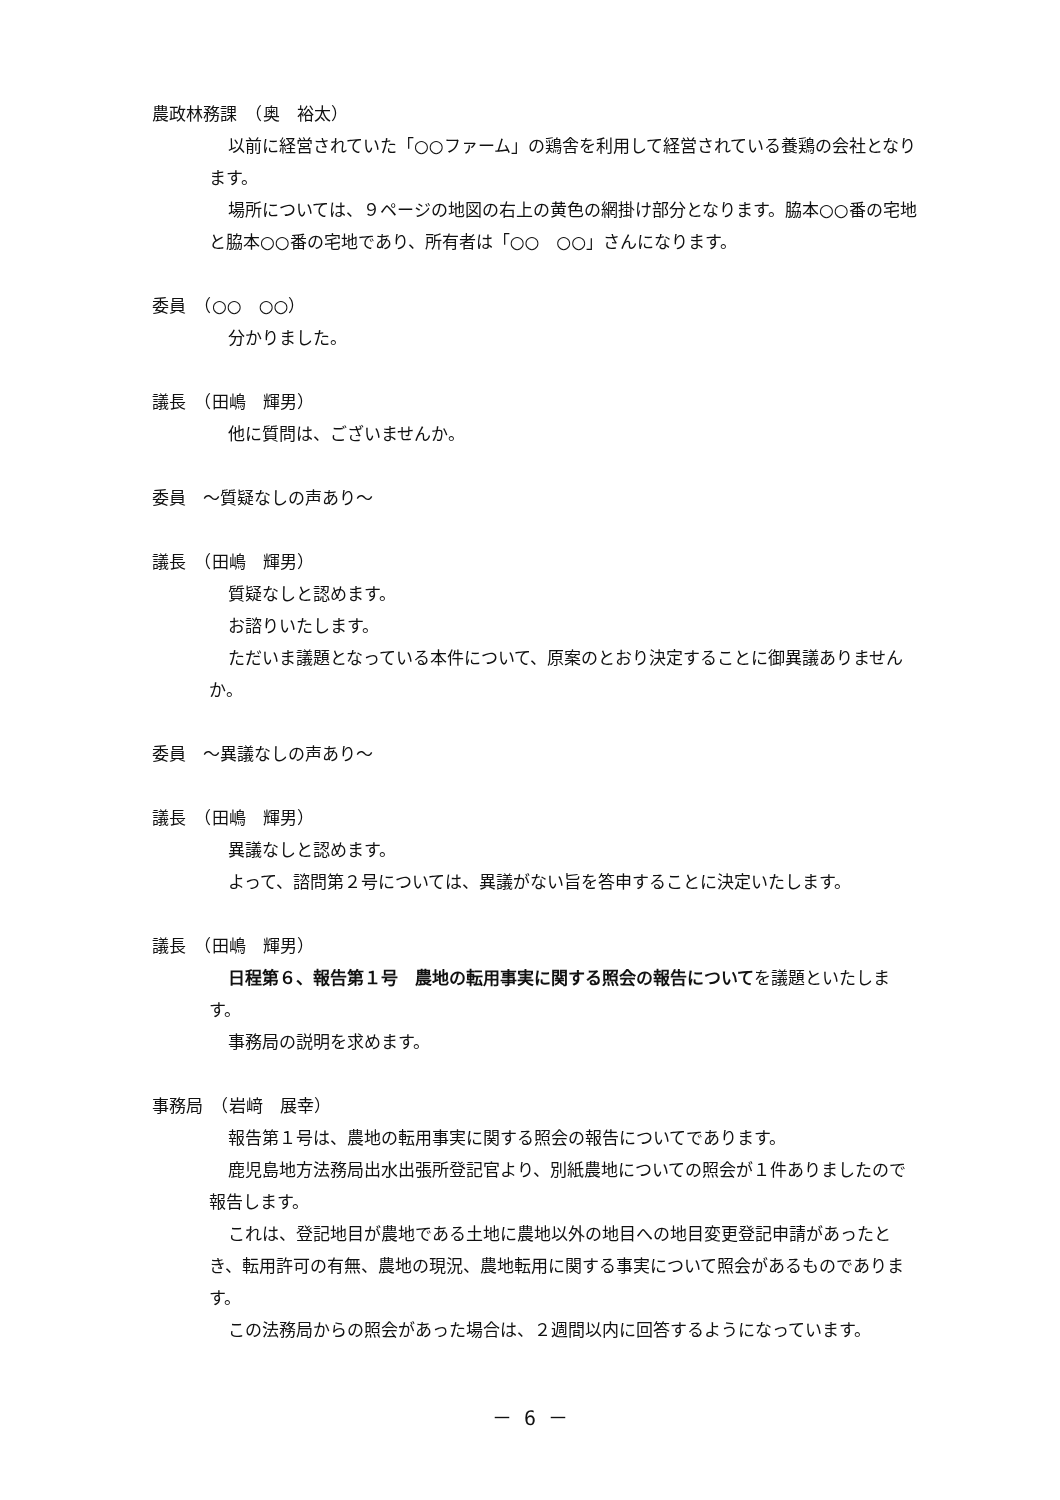農政林務課　（奥　裕太）
以前に経営されていた「○○ファーム」の鶏舎を利用して経営されている養鶏の会社となります。
場所については、９ページの地図の右上の黄色の網掛け部分となります。脇本○○番の宅地と脇本○○番の宅地であり、所有者は「○○　○○」さんになります。
委員　（○○　○○）
分かりました。
議長　（田嶋　輝男）
他に質問は、ございませんか。
委員　～質疑なしの声あり～
議長　（田嶋　輝男）
質疑なしと認めます。
お諮りいたします。
ただいま議題となっている本件について、原案のとおり決定することに御異議ありませんか。
委員　～異議なしの声あり～
議長　（田嶋　輝男）
異議なしと認めます。
よって、諮問第２号については、異議がない旨を答申することに決定いたします。
議長　（田嶋　輝男）
日程第６、報告第１号　農地の転用事実に関する照会の報告についてを議題といたします。
事務局の説明を求めます。
事務局　（岩﨑　展幸）
報告第１号は、農地の転用事実に関する照会の報告についてであります。
鹿児島地方法務局出水出張所登記官より、別紙農地についての照会が１件ありましたので報告します。
これは、登記地目が農地である土地に農地以外の地目への地目変更登記申請があったとき、転用許可の有無、農地の現況、農地転用に関する事実について照会があるものであります。
この法務局からの照会があった場合は、２週間以内に回答するようになっています。
－ 6 －